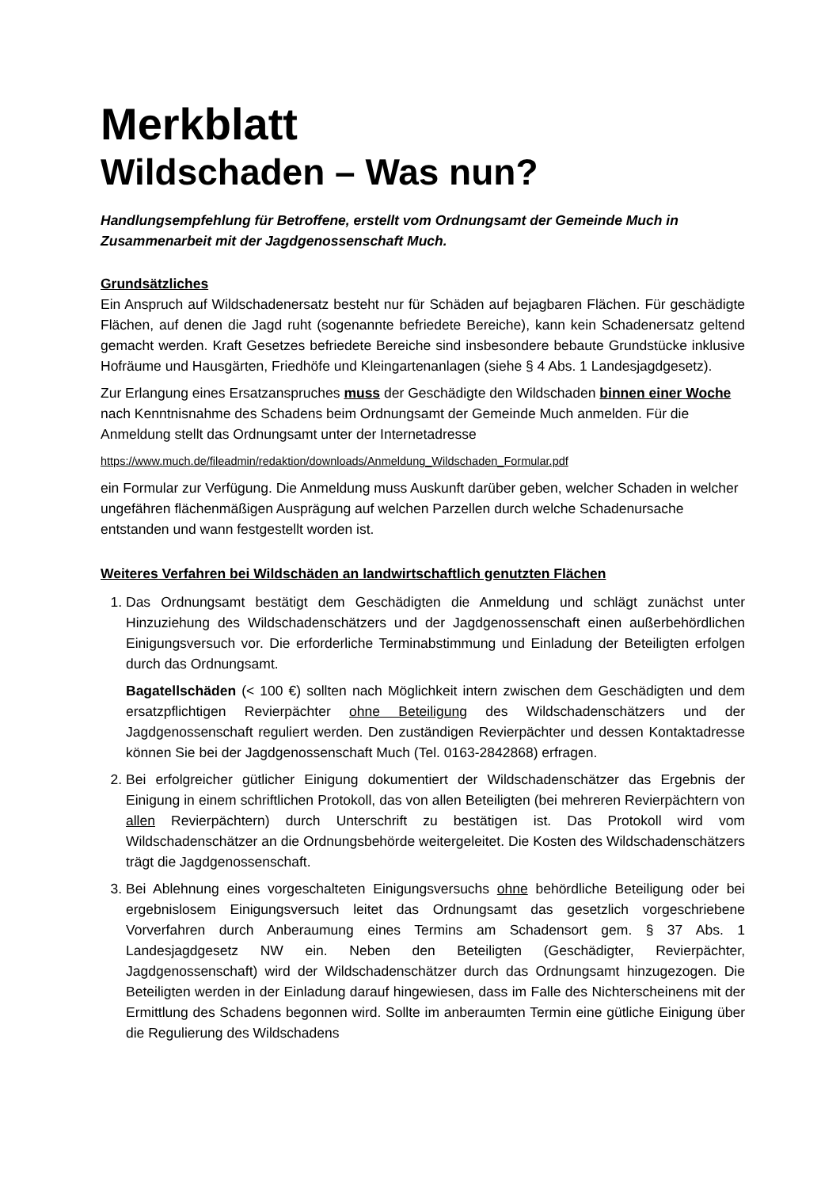Merkblatt
Wildschaden – Was nun?
Handlungsempfehlung für Betroffene, erstellt vom Ordnungsamt der Gemeinde Much in Zusammenarbeit mit der Jagdgenossenschaft Much.
Grundsätzliches
Ein Anspruch auf Wildschadenersatz besteht nur für Schäden auf bejagbaren Flächen. Für geschädigte Flächen, auf denen die Jagd ruht (sogenannte befriedete Bereiche), kann kein Schadenersatz geltend gemacht werden. Kraft Gesetzes befriedete Bereiche sind insbesondere bebaute Grundstücke inklusive Hofräume und Hausgärten, Friedhöfe und Kleingartenanlagen (siehe § 4 Abs. 1 Landesjagdgesetz).
Zur Erlangung eines Ersatzanspruches muss der Geschädigte den Wildschaden binnen einer Woche nach Kenntnisnahme des Schadens beim Ordnungsamt der Gemeinde Much anmelden. Für die Anmeldung stellt das Ordnungsamt unter der Internetadresse
https://www.much.de/fileadmin/redaktion/downloads/Anmeldung_Wildschaden_Formular.pdf
ein Formular zur Verfügung. Die Anmeldung muss Auskunft darüber geben, welcher Schaden in welcher ungefähren flächenmäßigen Ausprägung auf welchen Parzellen durch welche Schadenursache entstanden und wann festgestellt worden ist.
Weiteres Verfahren bei Wildschäden an landwirtschaftlich genutzten Flächen
1. Das Ordnungsamt bestätigt dem Geschädigten die Anmeldung und schlägt zunächst unter Hinzuziehung des Wildschadenschätzers und der Jagdgenossenschaft einen außerbehördlichen Einigungsversuch vor. Die erforderliche Terminabstimmung und Einladung der Beteiligten erfolgen durch das Ordnungsamt.
Bagatellschäden (< 100 €) sollten nach Möglichkeit intern zwischen dem Geschädigten und dem ersatzpflichtigen Revierpächter ohne Beteiligung des Wildschadenschätzers und der Jagdgenossenschaft reguliert werden. Den zuständigen Revierpächter und dessen Kontaktadresse können Sie bei der Jagdgenossenschaft Much (Tel. 0163-2842868) erfragen.
2. Bei erfolgreicher gütlicher Einigung dokumentiert der Wildschadenschätzer das Ergebnis der Einigung in einem schriftlichen Protokoll, das von allen Beteiligten (bei mehreren Revierpächtern von allen Revierpächtern) durch Unterschrift zu bestätigen ist. Das Protokoll wird vom Wildschadenschätzer an die Ordnungsbehörde weitergeleitet. Die Kosten des Wildschadenschätzers trägt die Jagdgenossenschaft.
3. Bei Ablehnung eines vorgeschalteten Einigungsversuchs ohne behördliche Beteiligung oder bei ergebnislosem Einigungsversuch leitet das Ordnungsamt das gesetzlich vorgeschriebene Vorverfahren durch Anberaumung eines Termins am Schadensort gem. § 37 Abs. 1 Landesjagdgesetz NW ein. Neben den Beteiligten (Geschädigter, Revierpächter, Jagdgenossenschaft) wird der Wildschadenschätzer durch das Ordnungsamt hinzugezogen. Die Beteiligten werden in der Einladung darauf hingewiesen, dass im Falle des Nichterscheinens mit der Ermittlung des Schadens begonnen wird. Sollte im anberaumten Termin eine gütliche Einigung über die Regulierung des Wildschadens